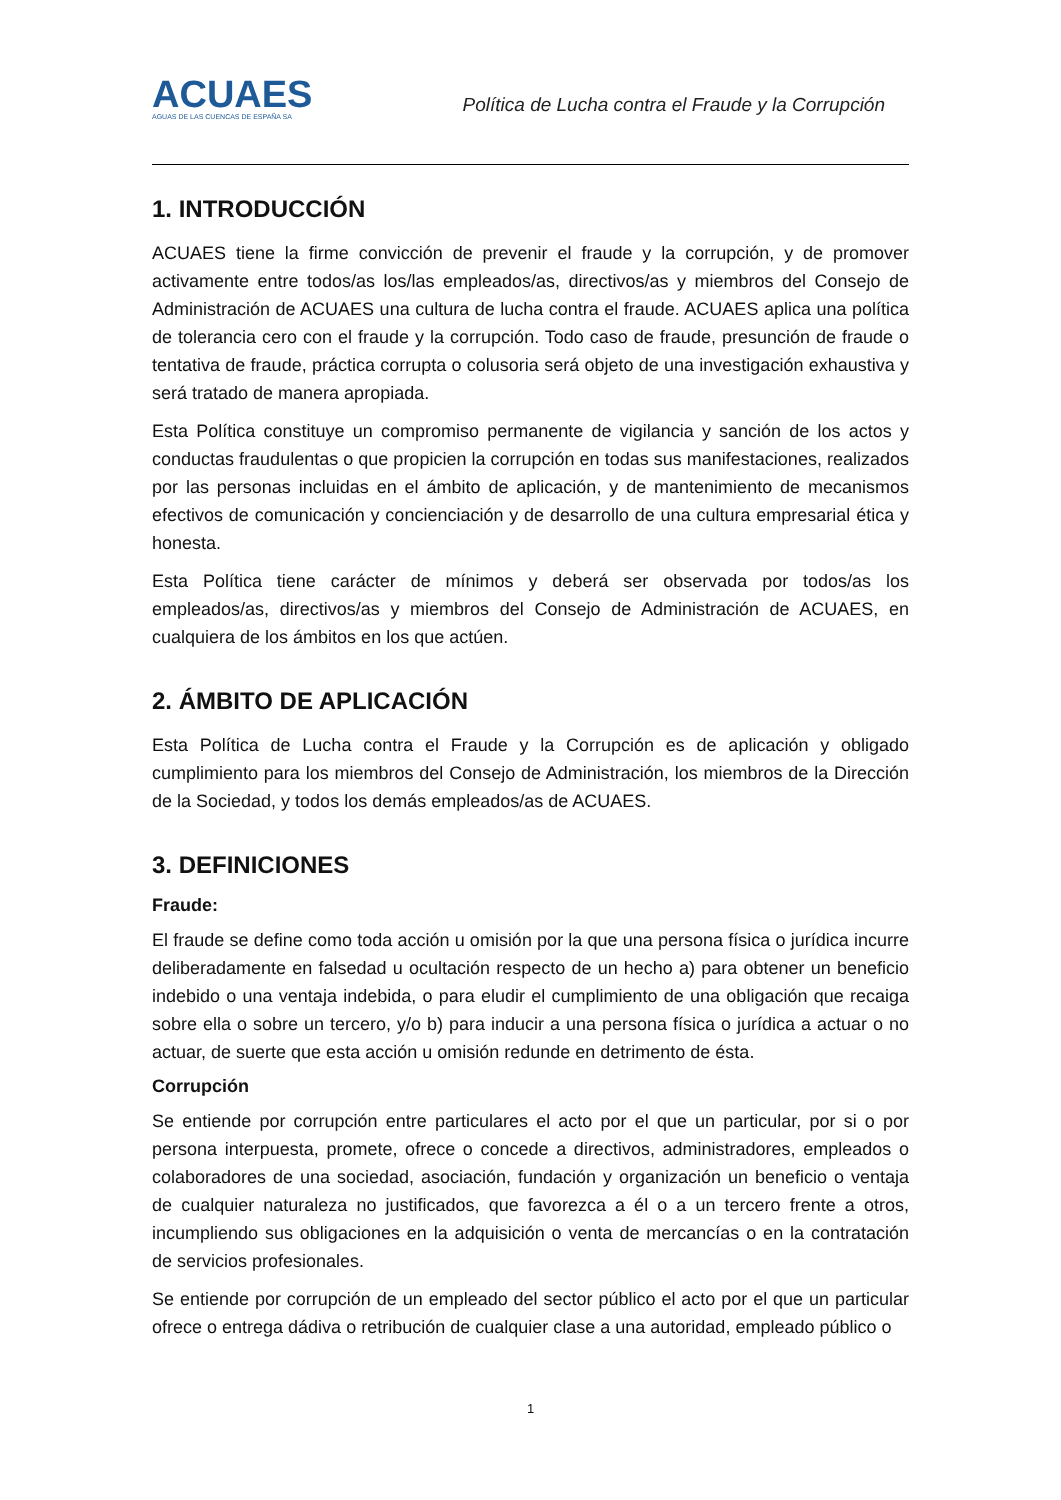ACUAES
AGUAS DE LAS CUENCAS DE ESPAÑA SA
Política de Lucha contra el Fraude y la Corrupción
1. INTRODUCCIÓN
ACUAES tiene la firme convicción de prevenir el fraude y la corrupción, y de promover activamente entre todos/as los/las empleados/as, directivos/as y miembros del Consejo de Administración de ACUAES una cultura de lucha contra el fraude. ACUAES aplica una política de tolerancia cero con el fraude y la corrupción. Todo caso de fraude, presunción de fraude o tentativa de fraude, práctica corrupta o colusoria será objeto de una investigación exhaustiva y será tratado de manera apropiada.
Esta Política constituye un compromiso permanente de vigilancia y sanción de los actos y conductas fraudulentas o que propicien la corrupción en todas sus manifestaciones, realizados por las personas incluidas en el ámbito de aplicación, y de mantenimiento de mecanismos efectivos de comunicación y concienciación y de desarrollo de una cultura empresarial ética y honesta.
Esta Política tiene carácter de mínimos y deberá ser observada por todos/as los empleados/as, directivos/as y miembros del Consejo de Administración de ACUAES, en cualquiera de los ámbitos en los que actúen.
2. ÁMBITO DE APLICACIÓN
Esta Política de Lucha contra el Fraude y la Corrupción es de aplicación y obligado cumplimiento para los miembros del Consejo de Administración, los miembros de la Dirección de la Sociedad, y todos los demás empleados/as de ACUAES.
3. DEFINICIONES
Fraude:
El fraude se define como toda acción u omisión por la que una persona física o jurídica incurre deliberadamente en falsedad u ocultación respecto de un hecho a) para obtener un beneficio indebido o una ventaja indebida, o para eludir el cumplimiento de una obligación que recaiga sobre ella o sobre un tercero, y/o b) para inducir a una persona física o jurídica a actuar o no actuar, de suerte que esta acción u omisión redunde en detrimento de ésta.
Corrupción
Se entiende por corrupción entre particulares el acto por el que un particular, por si o por persona interpuesta, promete, ofrece o concede a directivos, administradores, empleados o colaboradores de una sociedad, asociación, fundación y organización un beneficio o ventaja de cualquier naturaleza no justificados, que favorezca a él o a un tercero frente a otros, incumpliendo sus obligaciones en la adquisición o venta de mercancías o en la contratación de servicios profesionales.
Se entiende por corrupción de un empleado del sector público el acto por el que un particular ofrece o entrega dádiva o retribución de cualquier clase a una autoridad, empleado público o
1